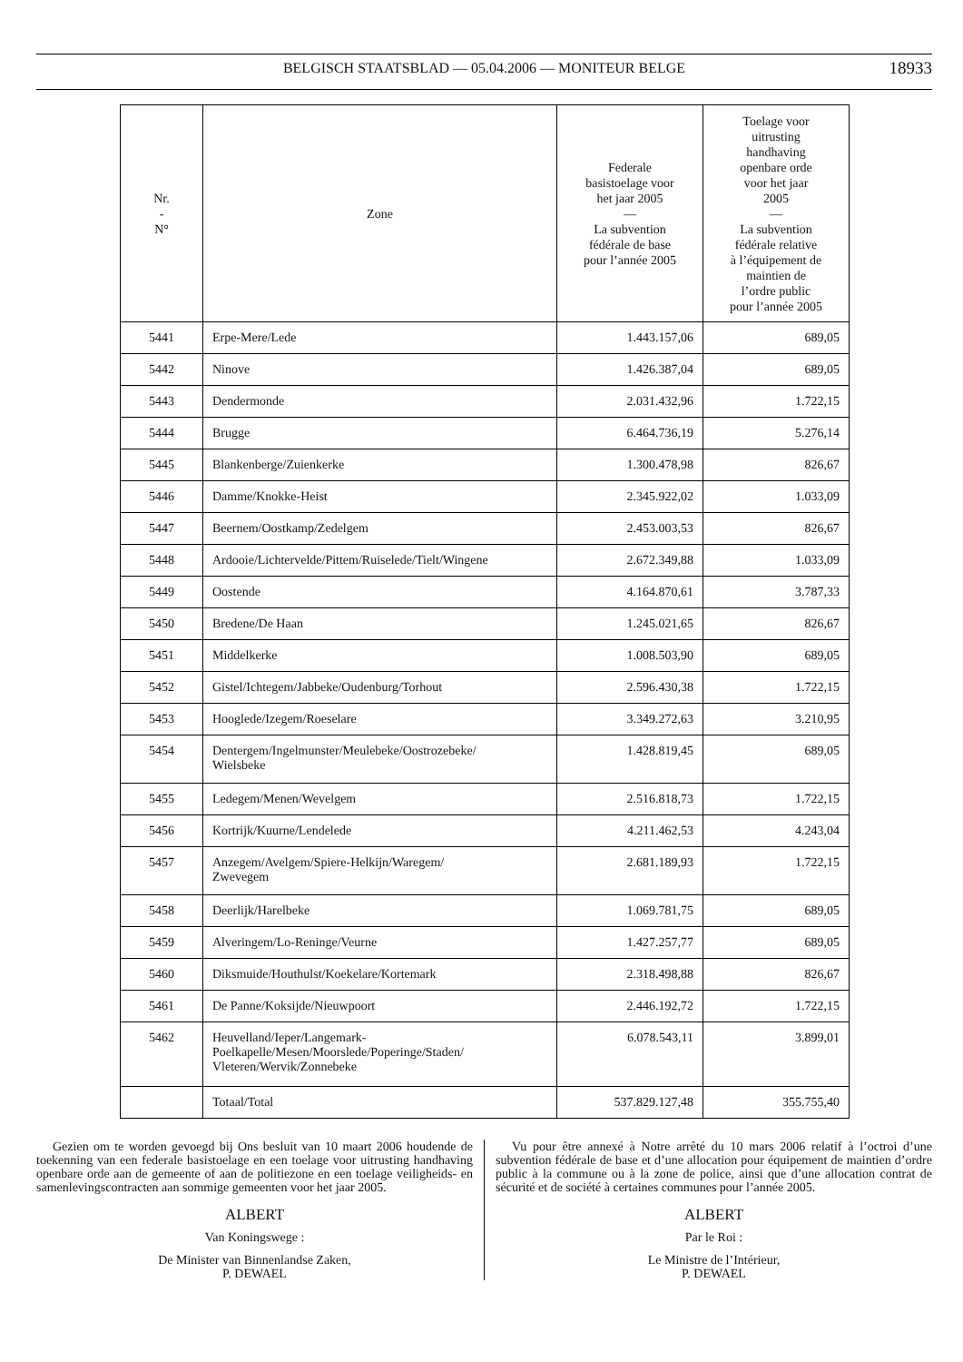BELGISCH STAATSBLAD — 05.04.2006 — MONITEUR BELGE
18933
| Nr. - N° | Zone | Federale basistoelage voor het jaar 2005 — La subvention fédérale de base pour l’année 2005 | Toelage voor uitrusting handhaving openbare orde voor het jaar 2005 — La subvention fédérale relative à l’équipement de maintien de l’ordre public pour l’année 2005 |
| --- | --- | --- | --- |
| 5441 | Erpe-Mere/Lede | 1.443.157,06 | 689,05 |
| 5442 | Ninove | 1.426.387,04 | 689,05 |
| 5443 | Dendermonde | 2.031.432,96 | 1.722,15 |
| 5444 | Brugge | 6.464.736,19 | 5.276,14 |
| 5445 | Blankenberge/Zuienkerke | 1.300.478,98 | 826,67 |
| 5446 | Damme/Knokke-Heist | 2.345.922,02 | 1.033,09 |
| 5447 | Beernem/Oostkamp/Zedelgem | 2.453.003,53 | 826,67 |
| 5448 | Ardooie/Lichtervelde/Pittem/Ruiselede/Tielt/Wingene | 2.672.349,88 | 1.033,09 |
| 5449 | Oostende | 4.164.870,61 | 3.787,33 |
| 5450 | Bredene/De Haan | 1.245.021,65 | 826,67 |
| 5451 | Middelkerke | 1.008.503,90 | 689,05 |
| 5452 | Gistel/Ichtegem/Jabbeke/Oudenburg/Torhout | 2.596.430,38 | 1.722,15 |
| 5453 | Hooglede/Izegem/Roeselare | 3.349.272,63 | 3.210,95 |
| 5454 | Dentergem/Ingelmunster/Meulebeke/Oostrozebeke/ Wielsbeke | 1.428.819,45 | 689,05 |
| 5455 | Ledegem/Menen/Wevelgem | 2.516.818,73 | 1.722,15 |
| 5456 | Kortrijk/Kuurne/Lendelede | 4.211.462,53 | 4.243,04 |
| 5457 | Anzegem/Avelgem/Spiere-Helkijn/Waregem/ Zwevegem | 2.681.189,93 | 1.722,15 |
| 5458 | Deerlijk/Harelbeke | 1.069.781,75 | 689,05 |
| 5459 | Alveringem/Lo-Reninge/Veurne | 1.427.257,77 | 689,05 |
| 5460 | Diksmuide/Houthulst/Koekelare/Kortemark | 2.318.498,88 | 826,67 |
| 5461 | De Panne/Koksijde/Nieuwpoort | 2.446.192,72 | 1.722,15 |
| 5462 | Heuvelland/Ieper/Langemark- Poelkapelle/Mesen/Moorslede/Poperinge/Staden/ Vleteren/Wervik/Zonnebeke | 6.078.543,11 | 3.899,01 |
| | Totaal/Total | 537.829.127,48 | 355.755,40 |
Gezien om te worden gevoegd bij Ons besluit van 10 maart 2006 houdende de toekenning van een federale basistoelage en een toelage voor uitrusting handhaving openbare orde aan de gemeente of aan de politiezone en een toelage veiligheids- en samenlevingscontracten aan sommige gemeenten voor het jaar 2005.
ALBERT
Van Koningswege :
De Minister van Binnenlandse Zaken,
P. DEWAEL
Vu pour être annexé à Notre arrêté du 10 mars 2006 relatif à l’octroi d’une subvention fédérale de base et d’une allocation pour équipement de maintien d’ordre public à la commune ou à la zone de police, ainsi que d’une allocation contrat de sécurité et de société à certaines communes pour l’année 2005.
ALBERT
Par le Roi :
Le Ministre de l’Intérieur,
P. DEWAEL